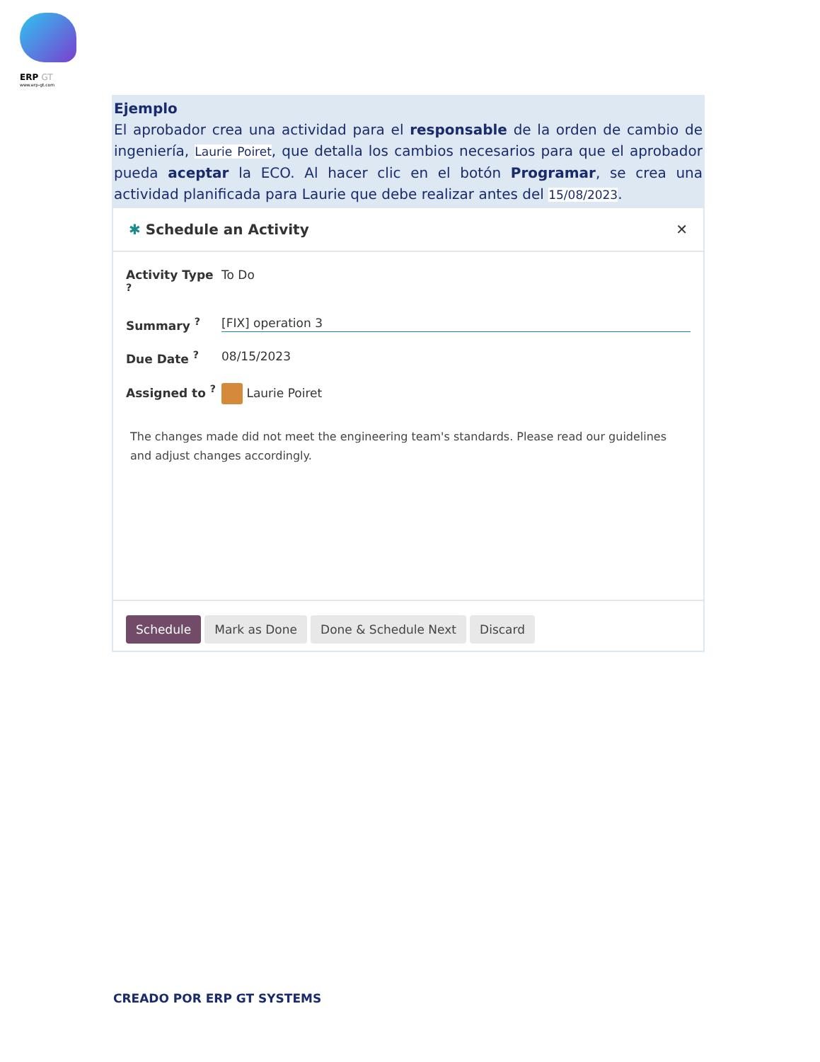ERP GT
www.erp-gt.com
Ejemplo
El aprobador crea una actividad para el responsable de la orden de cambio de ingeniería, Laurie Poiret, que detalla los cambios necesarios para que el aprobador pueda aceptar la ECO. Al hacer clic en el botón Programar, se crea una actividad planificada para Laurie que debe realizar antes del 15/08/2023.
✱ Schedule an Activity ✕
Activity Type <sup>?</sup> To Do
Summary <sup>?</sup> [FIX] operation 3
Due Date <sup>?</sup> 08/15/2023
Assigned to <sup>?</sup> Laurie Poiret
The changes made did not meet the engineering team's standards. Please read our guidelines and adjust changes accordingly.
Schedule Mark as Done Done & Schedule Next Discard
CREADO POR ERP GT SYSTEMS